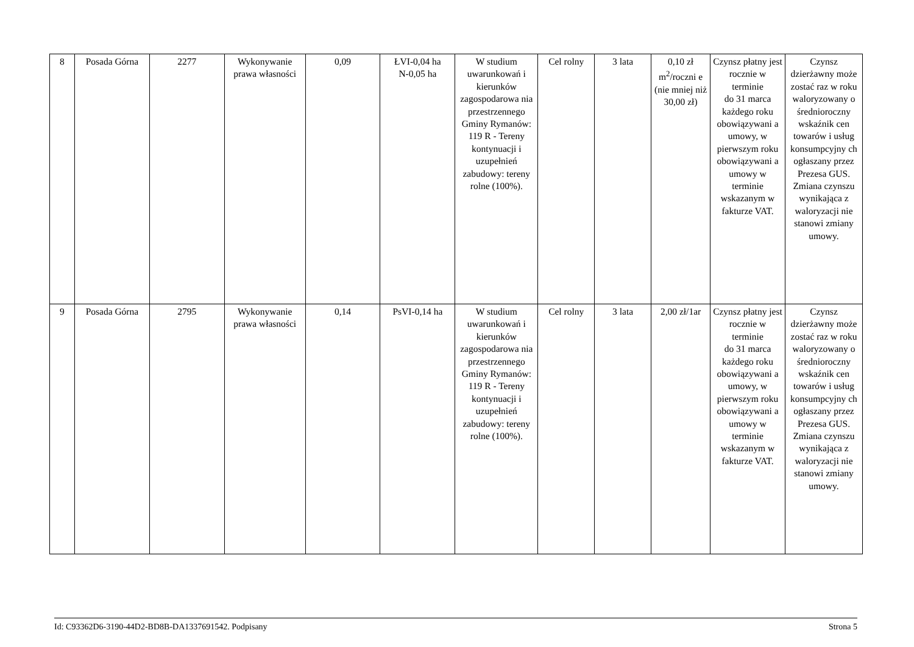| 8 | Posada Górna | 2277 | Wykonywanie prawa własności | 0,09 | ŁVI-0,04 ha N-0,05 ha | W studium uwarunkowań i kierunków zagospodarowa nia przestrzennego Gminy Rymanów: 119 R - Tereny kontynuacji i uzupełnień zabudowy: tereny rolne (100%). | Cel rolny | 3 lata | 0,10 zł m<sup>2</sup>/roczni e (nie mniej niż 30,00 zł) | Czynsz płatny jest rocznie w terminie do 31 marca każdego roku obowiązywani a umowy, w pierwszym roku obowiązywani a umowy w terminie wskazanym w fakturze VAT. | Czynsz dzierżawny może zostać raz w roku waloryzowany o średnioroczny wskaźnik cen towarów i usług konsumpcyjny ch ogłaszany przez Prezesa GUS. Zmiana czynszu wynikająca z waloryzacji nie stanowi zmiany umowy. |
| 9 | Posada Górna | 2795 | Wykonywanie prawa własności | 0,14 | PsVI-0,14 ha | W studium uwarunkowań i kierunków zagospodarowa nia przestrzennego Gminy Rymanów: 119 R - Tereny kontynuacji i uzupełnień zabudowy: tereny rolne (100%). | Cel rolny | 3 lata | 2,00 zł/1ar | Czynsz płatny jest rocznie w terminie do 31 marca każdego roku obowiązywani a umowy, w pierwszym roku obowiązywani a umowy w terminie wskazanym w fakturze VAT. | Czynsz dzierżawny może zostać raz w roku waloryzowany o średnioroczny wskaźnik cen towarów i usług konsumpcyjny ch ogłaszany przez Prezesa GUS. Zmiana czynszu wynikająca z waloryzacji nie stanowi zmiany umowy. |
Id: C93362D6-3190-44D2-BD8B-DA1337691542. Podpisany Strona 5